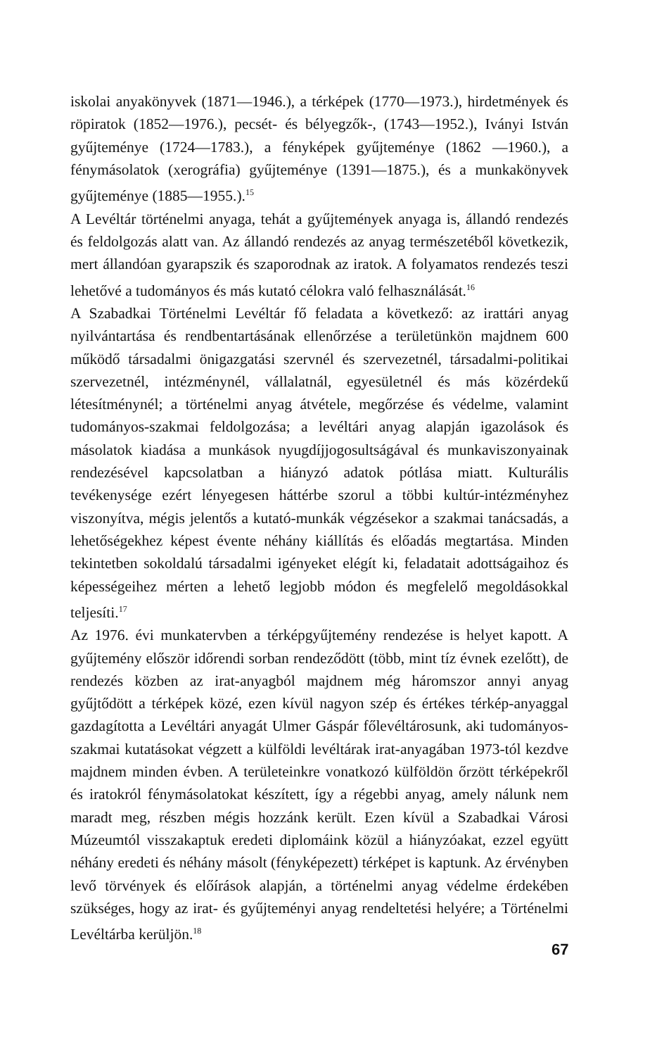iskolai anyakönyvek (1871—1946.), a térképek (1770—1973.), hirdetmények és röpiratok (1852—1976.), pecsét- és bélyegzők-, (1743—1952.), Iványi István gyűjteménye (1724—1783.), a fényképek gyűjteménye (1862 —1960.), a fénymásolatok (xerográfia) gyűjteménye (1391—1875.), és a munkakönyvek gyűjteménye (1885—1955.).<sup>15</sup>
A Levéltár történelmi anyaga, tehát a gyűjtemények anyaga is, állandó rendezés és feldolgozás alatt van. Az állandó rendezés az anyag természetéből következik, mert állandóan gyarapszik és szaporodnak az iratok. A folyamatos rendezés teszi lehetővé a tudományos és más kutató célokra való felhasználását.<sup>16</sup>
A Szabadkai Történelmi Levéltár fő feladata a következő: az irattári anyag nyilvántartása és rendbentartásának ellenőrzése a területünkön majdnem 600 működő társadalmi önigazgatási szervnél és szervezetnél, társadalmi-politikai szervezetnél, intézménynél, vállalatnál, egyesületnél és más közérdekű létesítménynél; a történelmi anyag átvétele, megőrzése és védelme, valamint tudományos-szakmai feldolgozása; a levéltári anyag alapján igazolások és másolatok kiadása a munkások nyugdíjjogosultságával és munkaviszonyainak rendezésével kapcsolatban a hiányzó adatok pótlása miatt. Kulturális tevékenysége ezért lényegesen háttérbe szorul a többi kultúr-intézményhez viszonyítva, mégis jelentős a kutató-munkák végzésekor a szakmai tanácsadás, a lehetőségekhez képest évente néhány kiállítás és előadás megtartása. Minden tekintetben sokoldalú társadalmi igényeket elégít ki, feladatait adottságaihoz és képességeihez mérten a lehető legjobb módon és megfelelő megoldásokkal teljesíti.<sup>17</sup>
Az 1976. évi munkatervben a térképgyűjtemény rendezése is helyet kapott. A gyűjtemény először időrendi sorban rendeződött (több, mint tíz évnek ezelőtt), de rendezés közben az irat-anyagból majdnem még háromszor annyi anyag gyűjtődött a térképek közé, ezen kívül nagyon szép és értékes térkép-anyaggal gazdagította a Levéltári anyagát Ulmer Gáspár főlevéltárosunk, aki tudományos-szakmai kutatásokat végzett a külföldi levéltárak irat-anyagában 1973-tól kezdve majdnem minden évben. A területeinkre vonatkozó külföldön őrzött térképekről és iratokról fénymásolatokat készített, így a régebbi anyag, amely nálunk nem maradt meg, részben mégis hozzánk került. Ezen kívül a Szabadkai Városi Múzeumtól visszakaptuk eredeti diplomáink közül a hiányzóakat, ezzel együtt néhány eredeti és néhány másolt (fényképezett) térképet is kaptunk. Az érvényben levő törvények és előírások alapján, a történelmi anyag védelme érdekében szükséges, hogy az irat- és gyűjteményi anyag rendeltetési helyére; a Történelmi Levéltárba kerüljön.<sup>18</sup>
67